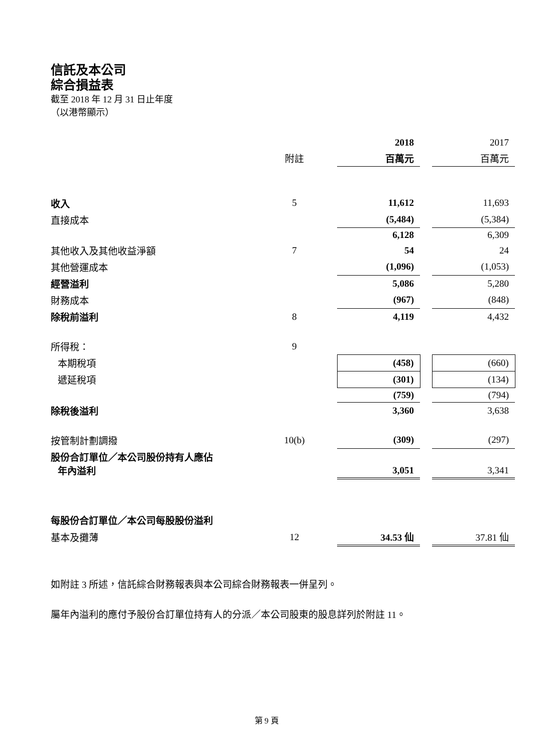信託及本公司
綜合損益表
截至 2018 年 12 月 31 日止年度
（以港幣顯示）
| | | | 2018 | | 2017 |
| | 附註 | | 百萬元 | | 百萬元 |
| 收入 | 5 | | 11,612 | | 11,693 |
| 直接成本 | | | (5,484) | | (5,384) |
| | | | 6,128 | | 6,309 |
| 其他收入及其他收益淨額 | 7 | | 54 | | 24 |
| 其他營運成本 | | | (1,096) | | (1,053) |
| 經營溢利 | | | 5,086 | | 5,280 |
| 財務成本 | | | (967) | | (848) |
| 除稅前溢利 | 8 | | 4,119 | | 4,432 |
| 所得稅： | 9 | | | | |
| 本期稅項 | | | (458) | | (660) |
| 遞延稅項 | | | (301) | | (134) |
| | | | (759) | | (794) |
| 除稅後溢利 | | | 3,360 | | 3,638 |
| 按管制計劃調撥 | 10(b) | | (309) | | (297) |
| 股份合訂單位／本公司股份持有人應佔 年內溢利 | | | 3,051 | | 3,341 |
| 每股份合訂單位／本公司每股股份溢利 | | | | | |
| 基本及攤薄 | 12 | | 34.53 仙 | | 37.81 仙 |
如附註 3 所述，信託綜合財務報表與本公司綜合財務報表一併呈列。
屬年內溢利的應付予股份合訂單位持有人的分派／本公司股東的股息詳列於附註 11。
第 9 頁